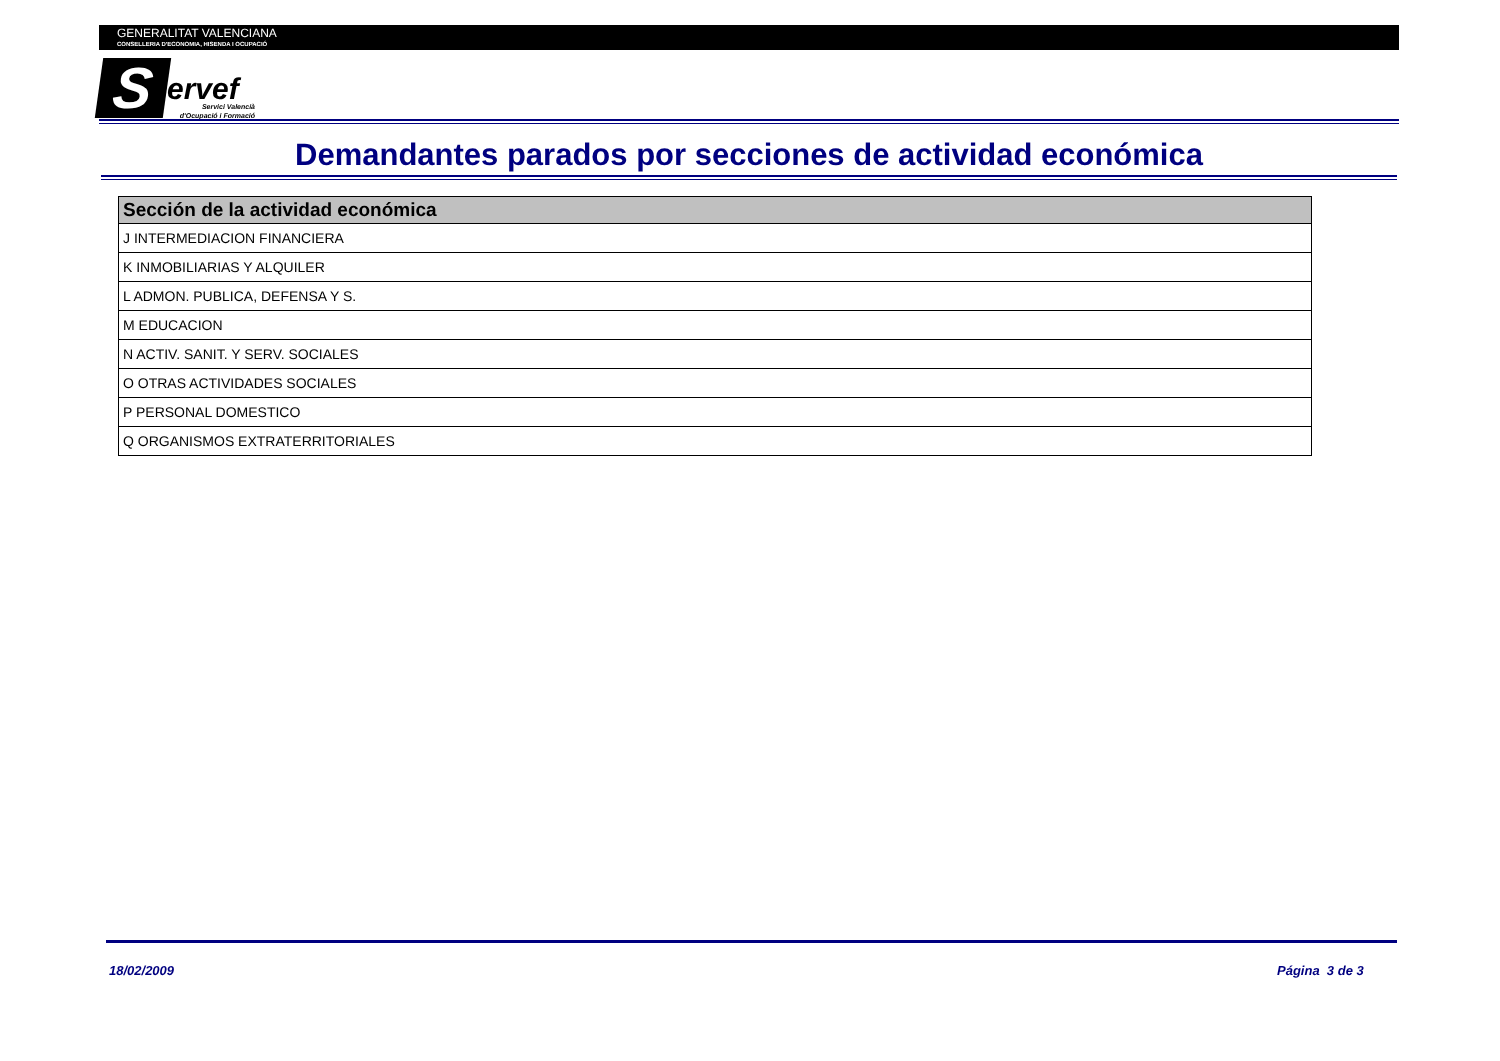GENERALITAT VALENCIANA
CONSELLERIA D'ECONOMIA, HISENDA I OCUPACIÓ
Servef
Servici Valencià d'Ocupació i Formació
Demandantes parados por secciones de actividad económica
| Sección de la actividad económica |
| --- |
| J INTERMEDIACION FINANCIERA |
| K INMOBILIARIAS Y ALQUILER |
| L ADMON. PUBLICA, DEFENSA Y S. |
| M EDUCACION |
| N ACTIV. SANIT. Y SERV. SOCIALES |
| O OTRAS ACTIVIDADES SOCIALES |
| P PERSONAL DOMESTICO |
| Q ORGANISMOS EXTRATERRITORIALES |
18/02/2009 Página 3 de 3